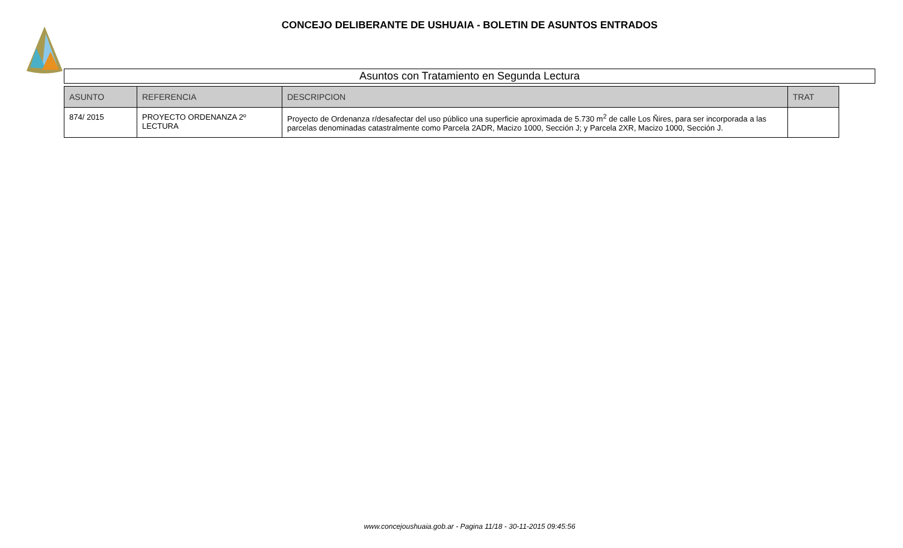CONCEJO DELIBERANTE DE USHUAIA - BOLETIN DE ASUNTOS ENTRADOS
Asuntos con Tratamiento en Segunda Lectura
| ASUNTO | REFERENCIA | DESCRIPCION | TRAT |
| --- | --- | --- | --- |
| 874/ 2015 | PROYECTO ORDENANZA 2º LECTURA | Proyecto de Ordenanza r/desafectar del uso público una superficie aproximada de 5.730 m<sup>2</sup> de calle Los Ñires, para ser incorporada a las parcelas denominadas catastralmente como Parcela 2ADR, Macizo 1000, Sección J; y Parcela 2XR, Macizo 1000, Sección J. | |
www.concejoushuaia.gob.ar - Pagina 11/18 - 30-11-2015 09:45:56